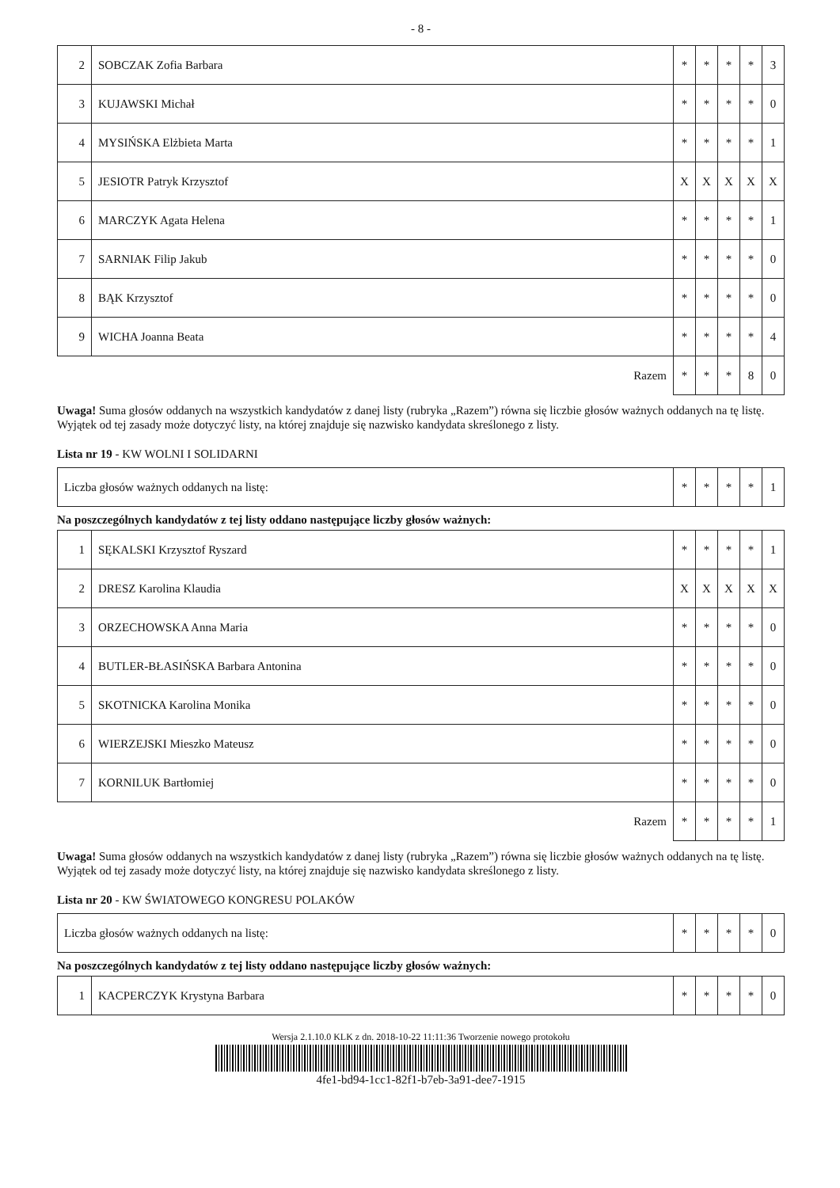- 8 -
| 2 | SOBCZAK Zofia Barbara | * | * | * | * | 3 |
| 3 | KUJAWSKI Michał | * | * | * | * | 0 |
| 4 | MYSIŃSKA Elżbieta Marta | * | * | * | * | 1 |
| 5 | JESIOTR Patryk Krzysztof | X | X | X | X | X |
| 6 | MARCZYK Agata Helena | * | * | * | * | 1 |
| 7 | SARNIAK Filip Jakub | * | * | * | * | 0 |
| 8 | BĄK Krzysztof | * | * | * | * | 0 |
| 9 | WICHA Joanna Beata | * | * | * | * | 4 |
| Razem | | * | * | * | 8 | 0 |
Uwaga! Suma głosów oddanych na wszystkich kandydatów z danej listy (rubryka „Razem”) równa się liczbie głosów ważnych oddanych na tę listę. Wyjątek od tej zasady może dotyczyć listy, na której znajduje się nazwisko kandydata skreślonego z listy.
Lista nr 19 - KW WOLNI I SOLIDARNI
| Liczba głosów ważnych oddanych na listę: | * | * | * | * | 1 |
Na poszczególnych kandydatów z tej listy oddano następujące liczby głosów ważnych:
| 1 | SĘKALSKI Krzysztof Ryszard | * | * | * | * | 1 |
| 2 | DRESZ Karolina Klaudia | X | X | X | X | X |
| 3 | ORZECHOWSKA Anna Maria | * | * | * | * | 0 |
| 4 | BUTLER-BŁASIŃSKA Barbara Antonina | * | * | * | * | 0 |
| 5 | SKOTNICKA Karolina Monika | * | * | * | * | 0 |
| 6 | WIERZEJSKI Mieszko Mateusz | * | * | * | * | 0 |
| 7 | KORNILUK Bartłomiej | * | * | * | * | 0 |
| Razem | | * | * | * | * | 1 |
Uwaga! Suma głosów oddanych na wszystkich kandydatów z danej listy (rubryka „Razem”) równa się liczbie głosów ważnych oddanych na tę listę. Wyjątek od tej zasady może dotyczyć listy, na której znajduje się nazwisko kandydata skreślonego z listy.
Lista nr 20 - KW ŚWIATOWEGO KONGRESU POLAKÓW
| Liczba głosów ważnych oddanych na listę: | * | * | * | * | 0 |
Na poszczególnych kandydatów z tej listy oddano następujące liczby głosów ważnych:
| 1 | KACPERCZYK Krystyna Barbara | * | * | * | * | 0 |
Wersja 2.1.10.0 KLK z dn. 2018-10-22 11:11:36 Tworzenie nowego protokołu
4fe1-bd94-1cc1-82f1-b7eb-3a91-dee7-1915